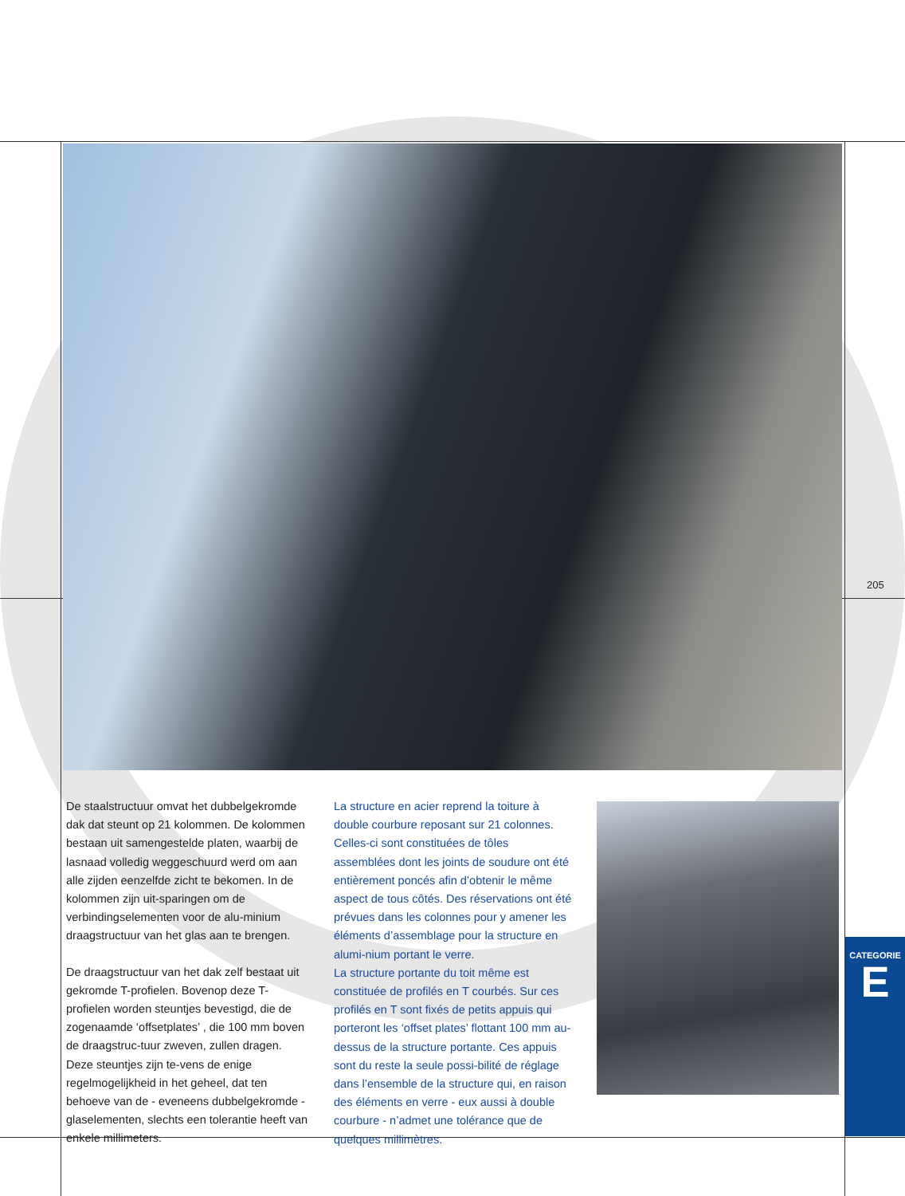205
De staalstructuur omvat het dubbelgekromde dak dat steunt op 21 kolommen. De kolommen bestaan uit samengestelde platen, waarbij de lasnaad volledig weggeschuurd werd om aan alle zijden eenzelfde zicht te bekomen. In de kolommen zijn uit-sparingen om de verbindingselementen voor de alu-minium draagstructuur van het glas aan te brengen.
De draagstructuur van het dak zelf bestaat uit gekromde T-profielen. Bovenop deze T-profielen worden steuntjes bevestigd, die de zogenaamde ‘offsetplates’ , die 100 mm boven de draagstruc-tuur zweven, zullen dragen. Deze steuntjes zijn te-vens de enige regelmogelijkheid in het geheel, dat ten behoeve van de - eveneens dubbelgekromde - glaselementen, slechts een tolerantie heeft van enkele millimeters.
La structure en acier reprend la toiture à double courbure reposant sur 21 colonnes. Celles-ci sont constituées de tôles assemblées dont les joints de soudure ont été entièrement poncés afin d’obtenir le même aspect de tous côtés. Des réservations ont été prévues dans les colonnes pour y amener les éléments d’assemblage pour la structure en alumi-nium portant le verre.
La structure portante du toit même est constituée de profilés en T courbés. Sur ces profilés en T sont fixés de petits appuis qui porteront les ‘offset plates’ flottant 100 mm au-dessus de la structure portante. Ces appuis sont du reste la seule possi-bilité de réglage dans l’ensemble de la structure qui, en raison des éléments en verre - eux aussi à double courbure - n’admet une tolérance que de quelques millimètres.
CATEGORIE
E